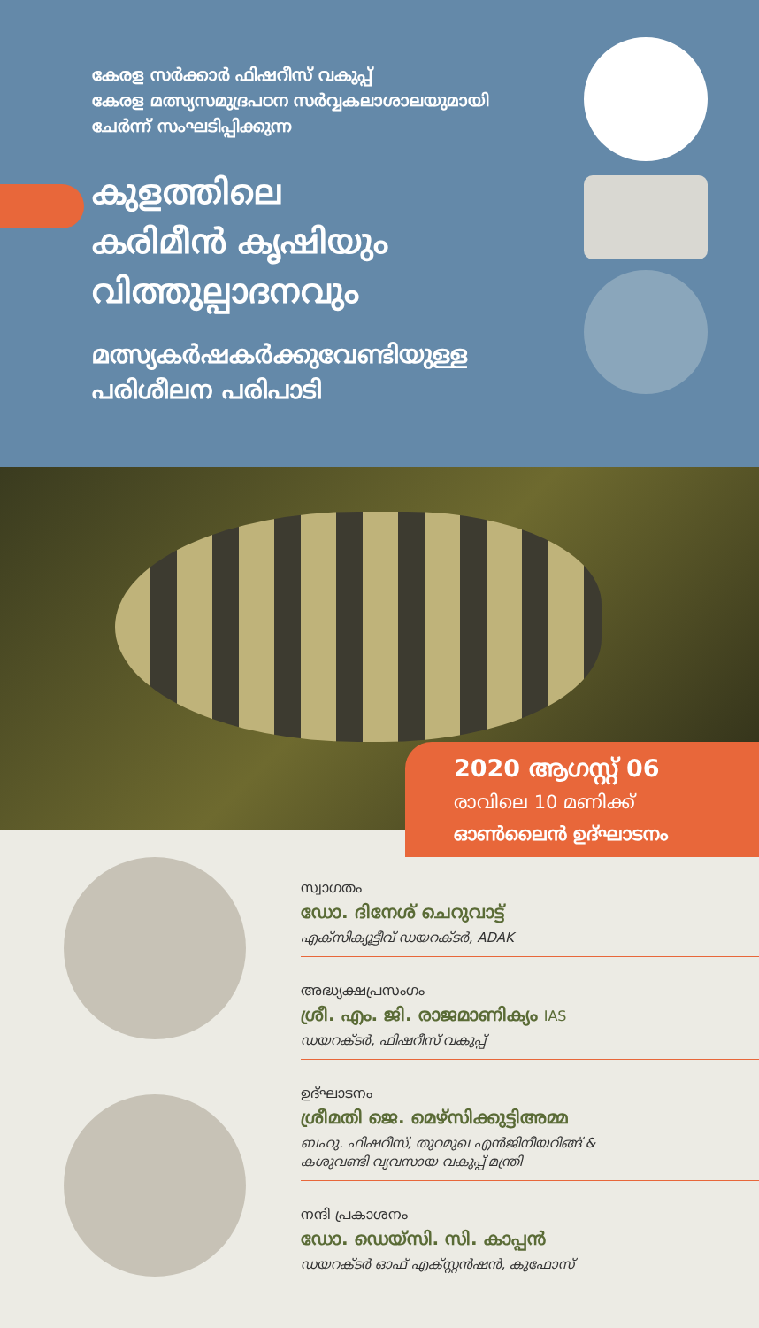കേരള സർക്കാർ ഫിഷറീസ് വകുപ്പ്
കേരള മത്സ്യസമുദ്രപഠന സർവ്വകലാശാലയുമായി
ചേർന്ന് സംഘടിപ്പിക്കുന്ന
കുളത്തിലെ
കരിമീൻ കൃഷിയും
വിത്തുല്പാദനവും
മത്സ്യകർഷകർക്കുവേണ്ടിയുള്ള
പരിശീലന പരിപാടി
2020 ആഗസ്റ്റ് 06
രാവിലെ 10 മണിക്ക്
ഓൺലൈൻ ഉദ്ഘാടനം
സ്വാഗതം
ഡോ. ദിനേശ് ചെറുവാട്ട്
എക്സിക്യൂട്ടീവ് ഡയറക്ടർ, ADAK
അദ്ധ്യക്ഷപ്രസംഗം
ശ്രീ. എം. ജി. രാജമാണിക്യം IAS
ഡയറക്ടർ, ഫിഷറീസ് വകുപ്പ്
ഉദ്ഘാടനം
ശ്രീമതി ജെ. മെഴ്സിക്കുട്ടിഅമ്മ
ബഹു. ഫിഷറീസ്, തുറമുഖ എൻജിനീയറിങ്ങ് &
കശുവണ്ടി വ്യവസായ വകുപ്പ് മന്ത്രി
നന്ദി പ്രകാശനം
ഡോ. ഡെയ്സി. സി. കാപ്പൻ
ഡയറക്ടർ ഓഫ് എക്സ്റ്റൻഷൻ, കുഫോസ്